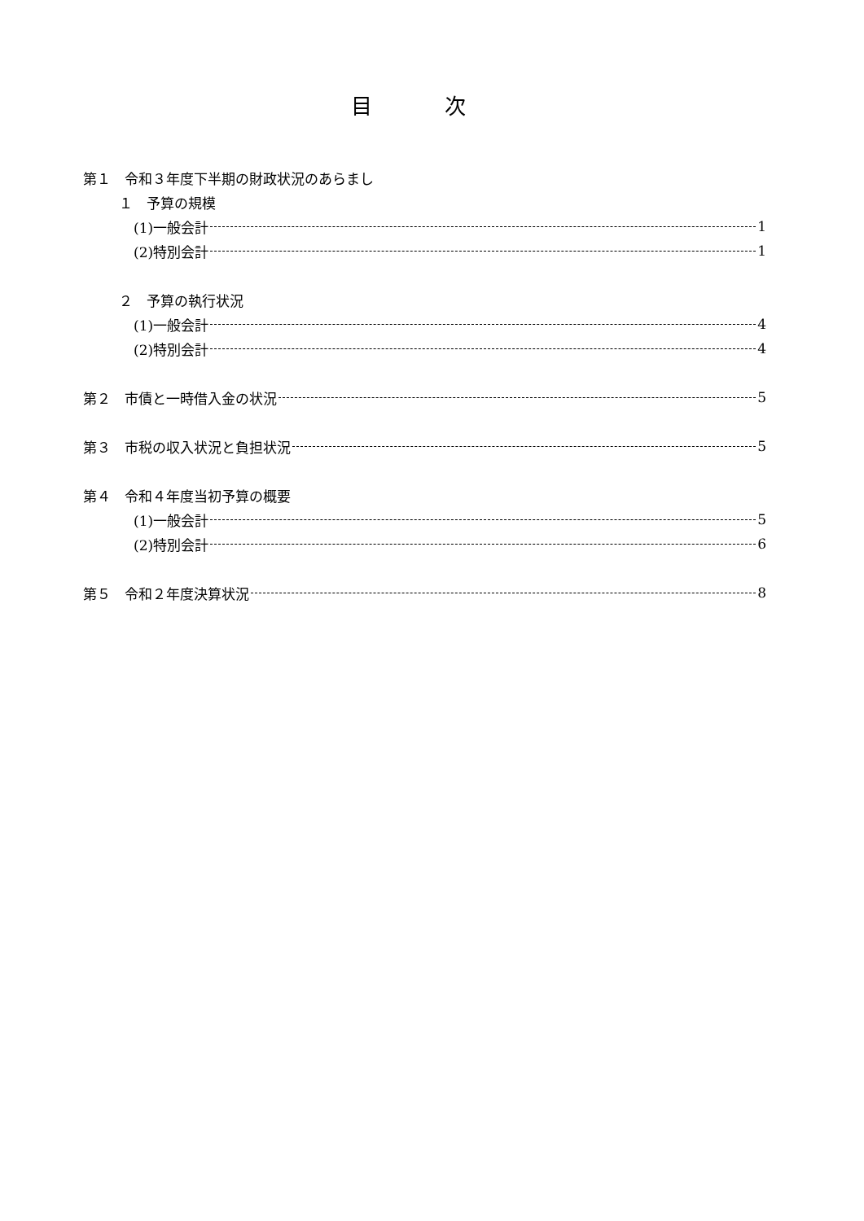目 次
第１　令和３年度下半期の財政状況のあらまし
１　予算の規模
(1)一般会計 1
(2)特別会計 1
２　予算の執行状況
(1)一般会計 4
(2)特別会計 4
第２　市債と一時借入金の状況 5
第３　市税の収入状況と負担状況 5
第４　令和４年度当初予算の概要
(1)一般会計 5
(2)特別会計 6
第５　令和２年度決算状況 8